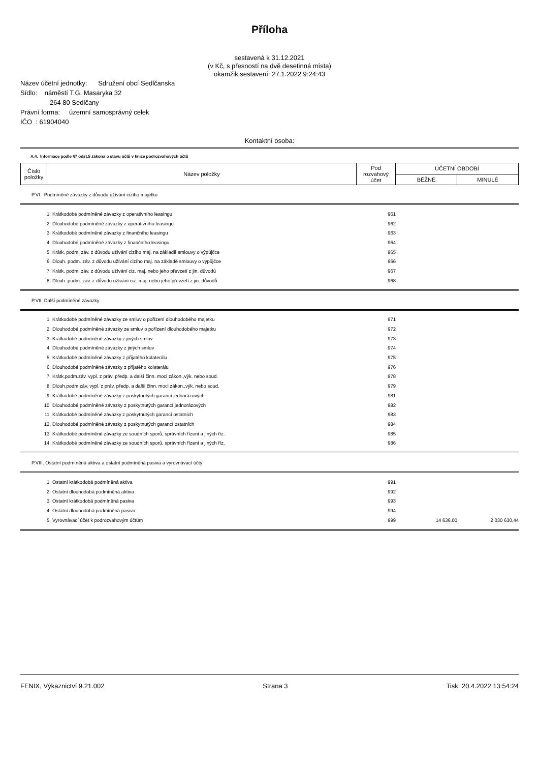Příloha
sestavená k 31.12.2021
(v Kč, s přesností na dvě desetinná místa)
okamžik sestavení: 27.1.2022 9:24:43
Název účetní jednotky: Sdružení obcí Sedlčanska
Sídlo: náměstí T.G. Masaryka 32
264 80 Sedlčany
Právní forma: územní samosprávný celek
IČO : 61904040
Kontaktní osoba:
A.4. Informace podle §7 odst.5 zákona o stavu účtů v knize podrozvahových účtů
| Číslo položky | Název položky | Pod rozvahový účet | ÚČETNÍ OBDOBÍ | |
| --- | --- | --- | --- | --- |
| | | | BĚŽNÉ | MINULÉ |
P.VI. Podmíněné závazky z důvodu užívání cizího majetku
| 1. | Krátkodobé podmíněné závazky z operativního leasingu | 961 | | |
| 2. | Dlouhodobé podmíněné závazky z operativního leasingu | 962 | | |
| 3. | Krátkodobé podmíněné závazky z finančního leasingu | 963 | | |
| 4. | Dlouhodobé podmíněné závazky z finančního leasingu | 964 | | |
| 5. | Krátk. podm. záv. z důvodu užívání cizího maj. na základě smlouvy o výpůjčce | 965 | | |
| 6. | Dlouh. podm. záv. z důvodu užívání cizího maj. na základě smlouvy o výpůjčce | 966 | | |
| 7. | Krátk. podm. záv. z důvodu užívání ciz. maj. nebo jeho převzetí z jin. důvodů | 967 | | |
| 8. | Dlouh. podm. záv. z důvodu užívání ciz. maj. nebo jeho převzetí z jin. důvodů | 968 | | |
P.VII. Další podmíněné závazky
| 1. | Krátkodobé podmíněné závazky ze smluv o pořízení dlouhodobého majetku | 971 | | |
| 2. | Dlouhodobé podmíněné závazky ze smluv o pořízení dlouhodobého majetku | 972 | | |
| 3. | Krátkodobé podmíněné závazky z jiných smluv | 973 | | |
| 4. | Dlouhodobé podmíněné závazky z jiných smluv | 974 | | |
| 5. | Krátkodobé podmíněné závazky z přijatého kolaterálu | 975 | | |
| 6. | Dlouhodobé podmíněné závazky z přijatého kolaterálu | 976 | | |
| 7. | Krátk.podm.záv. vypl. z práv. předp. a další činn. moci zákon.,výk. nebo soud. | 978 | | |
| 8. | Dlouh.podm.záv. vypl. z práv. předp. a další činn. moci zákon.,výk. nebo soud. | 979 | | |
| 9. | Krátkodobé podmíněné závazky z poskytnutých garancí jednorázových | 981 | | |
| 10. | Dlouhodobé podmíněné závazky z poskytnutých garancí jednorázových | 982 | | |
| 11. | Krátkodobé podmíněné závazky z poskytnutých garancí ostatních | 983 | | |
| 12. | Dlouhodobé podmíněné závazky z poskytnutých garancí ostatních | 984 | | |
| 13. | Krátkodobé podmíněné závazky ze soudních sporů, správních řízení a jiných říz. | 985 | | |
| 14. | Krátkodobé podmíněné závazky ze soudních sporů, správních řízení a jiných říz. | 986 | | |
P.VIII. Ostatní podmíněná aktiva a ostatní podmíněná pasiva a vyrovnávací účty
| 1. | Ostatní krátkodobá podmíněná aktiva | 991 | | |
| 2. | Ostatní dlouhodobá podmíněná aktiva | 992 | | |
| 3. | Ostatní krátkodobá podmíněná pasiva | 993 | | |
| 4. | Ostatní dlouhodobá podmíněná pasiva | 994 | | |
| 5. | Vyrovnávací účet k podrozvahovým účtům | 999 | 14 636,00 | 2 030 630,44 |
FENIX, Výkaznictví 9.21.002 Strana 3 Tisk: 20.4.2022 13:54:24